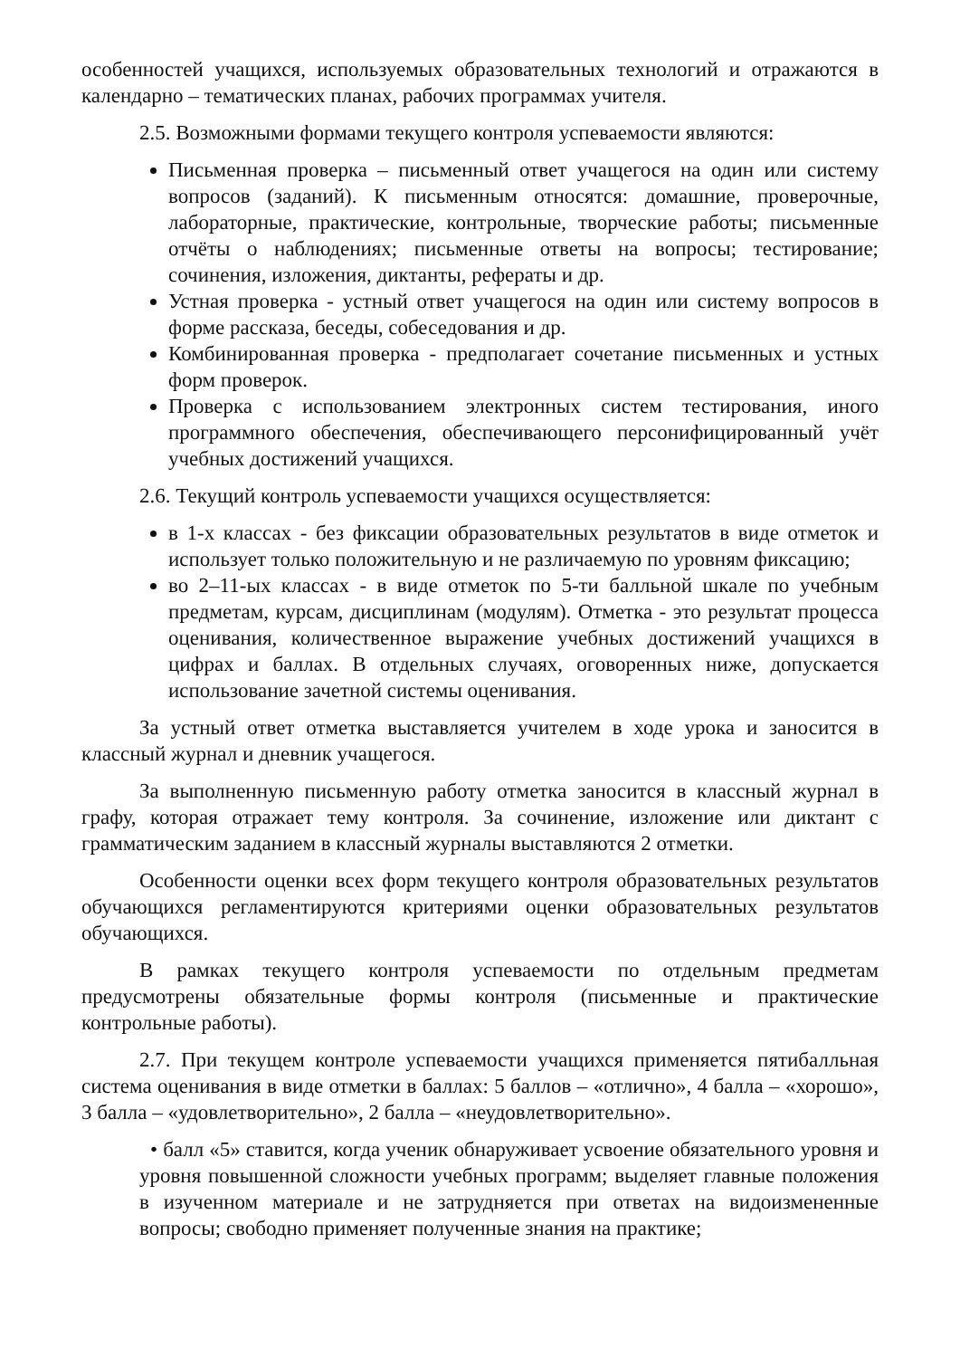особенностей учащихся, используемых образовательных технологий и отражаются в календарно – тематических планах, рабочих программах учителя.
2.5. Возможными формами текущего контроля успеваемости являются:
Письменная проверка – письменный ответ учащегося на один или систему вопросов (заданий). К письменным относятся: домашние, проверочные, лабораторные, практические, контрольные, творческие работы; письменные отчёты о наблюдениях; письменные ответы на вопросы; тестирование; сочинения, изложения, диктанты, рефераты и др.
Устная проверка - устный ответ учащегося на один или систему вопросов в форме рассказа, беседы, собеседования и др.
Комбинированная проверка - предполагает сочетание письменных и устных форм проверок.
Проверка с использованием электронных систем тестирования, иного программного обеспечения, обеспечивающего персонифицированный учёт учебных достижений учащихся.
2.6. Текущий контроль успеваемости учащихся осуществляется:
в 1-х классах - без фиксации образовательных результатов в виде отметок и использует только положительную и не различаемую по уровням фиксацию;
во 2–11-ых классах - в виде отметок по 5-ти балльной шкале по учебным предметам, курсам, дисциплинам (модулям). Отметка - это результат процесса оценивания, количественное выражение учебных достижений учащихся в цифрах и баллах. В отдельных случаях, оговоренных ниже, допускается использование зачетной системы оценивания.
За устный ответ отметка выставляется учителем в ходе урока и заносится в классный журнал и дневник учащегося.
За выполненную письменную работу отметка заносится в классный журнал в графу, которая отражает тему контроля. За сочинение, изложение или диктант с грамматическим заданием в классный журналы выставляются 2 отметки.
Особенности оценки всех форм текущего контроля образовательных результатов обучающихся регламентируются критериями оценки образовательных результатов обучающихся.
В рамках текущего контроля успеваемости по отдельным предметам предусмотрены обязательные формы контроля (письменные и практические контрольные работы).
2.7. При текущем контроле успеваемости учащихся применяется пятибалльная система оценивания в виде отметки в баллах: 5 баллов – «отлично», 4 балла – «хорошо», 3 балла – «удовлетворительно», 2 балла – «неудовлетворительно».
• балл «5» ставится, когда ученик обнаруживает усвоение обязательного уровня и уровня повышенной сложности учебных программ; выделяет главные положения в изученном материале и не затрудняется при ответах на видоизмененные вопросы; свободно применяет полученные знания на практике;